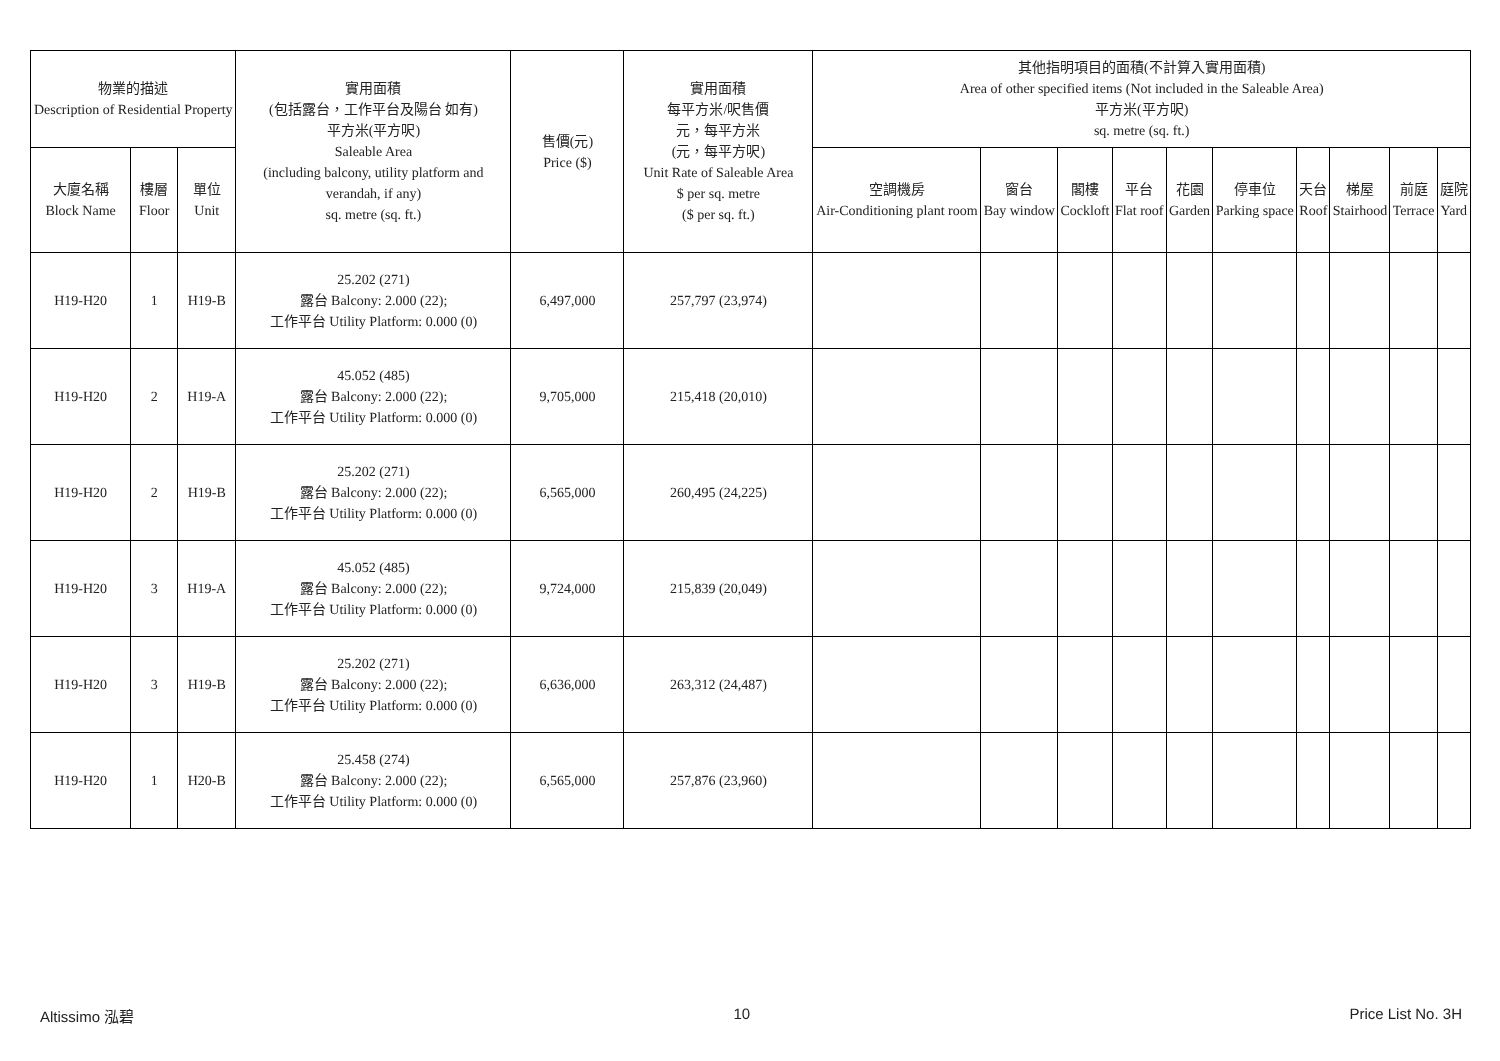| 物業的描述 Description of Residential Property | | | 實用面積 (包括露台，工作平台及陽台 如有) 平方米(平方呎) Saleable Area (including balcony, utility platform and verandah, if any) sq. metre (sq. ft.) | 售價(元) Price ($) | 實用面積 每平方米/呎售價 元，每平方米 (元，每平方呎) Unit Rate of Saleable Area $ per sq. metre ($ per sq. ft.) | 其他指明項目的面積(不計算入實用面積) Area of other specified items (Not included in the Saleable Area) 平方米(平方呎) sq. metre (sq. ft.) | | | | | | | | | |
| --- | --- | --- | --- | --- | --- | --- | --- | --- | --- | --- | --- | --- | --- | --- | --- |
| 大廈名稱 Block Name | 樓層 Floor | 單位 Unit | | | | 空調機房 Air-Conditioning plant room | 窗台 Bay window | 閣樓 Cockloft | 平台 Flat roof | 花園 Garden | 停車位 Parking space | 天台 Roof | 梯屋 Stairhood | 前庭 Terrace | 庭院 Yard |
| H19-H20 | 1 | H19-B | 25.202 (271) 露台 Balcony: 2.000 (22); 工作平台 Utility Platform: 0.000 (0) | 6,497,000 | 257,797 (23,974) | | | | | | | | | | |
| H19-H20 | 2 | H19-A | 45.052 (485) 露台 Balcony: 2.000 (22); 工作平台 Utility Platform: 0.000 (0) | 9,705,000 | 215,418 (20,010) | | | | | | | | | | |
| H19-H20 | 2 | H19-B | 25.202 (271) 露台 Balcony: 2.000 (22); 工作平台 Utility Platform: 0.000 (0) | 6,565,000 | 260,495 (24,225) | | | | | | | | | | |
| H19-H20 | 3 | H19-A | 45.052 (485) 露台 Balcony: 2.000 (22); 工作平台 Utility Platform: 0.000 (0) | 9,724,000 | 215,839 (20,049) | | | | | | | | | | |
| H19-H20 | 3 | H19-B | 25.202 (271) 露台 Balcony: 2.000 (22); 工作平台 Utility Platform: 0.000 (0) | 6,636,000 | 263,312 (24,487) | | | | | | | | | | |
| H19-H20 | 1 | H20-B | 25.458 (274) 露台 Balcony: 2.000 (22); 工作平台 Utility Platform: 0.000 (0) | 6,565,000 | 257,876 (23,960) | | | | | | | | | | |
Altissimo 泓碧 10 Price List No. 3H